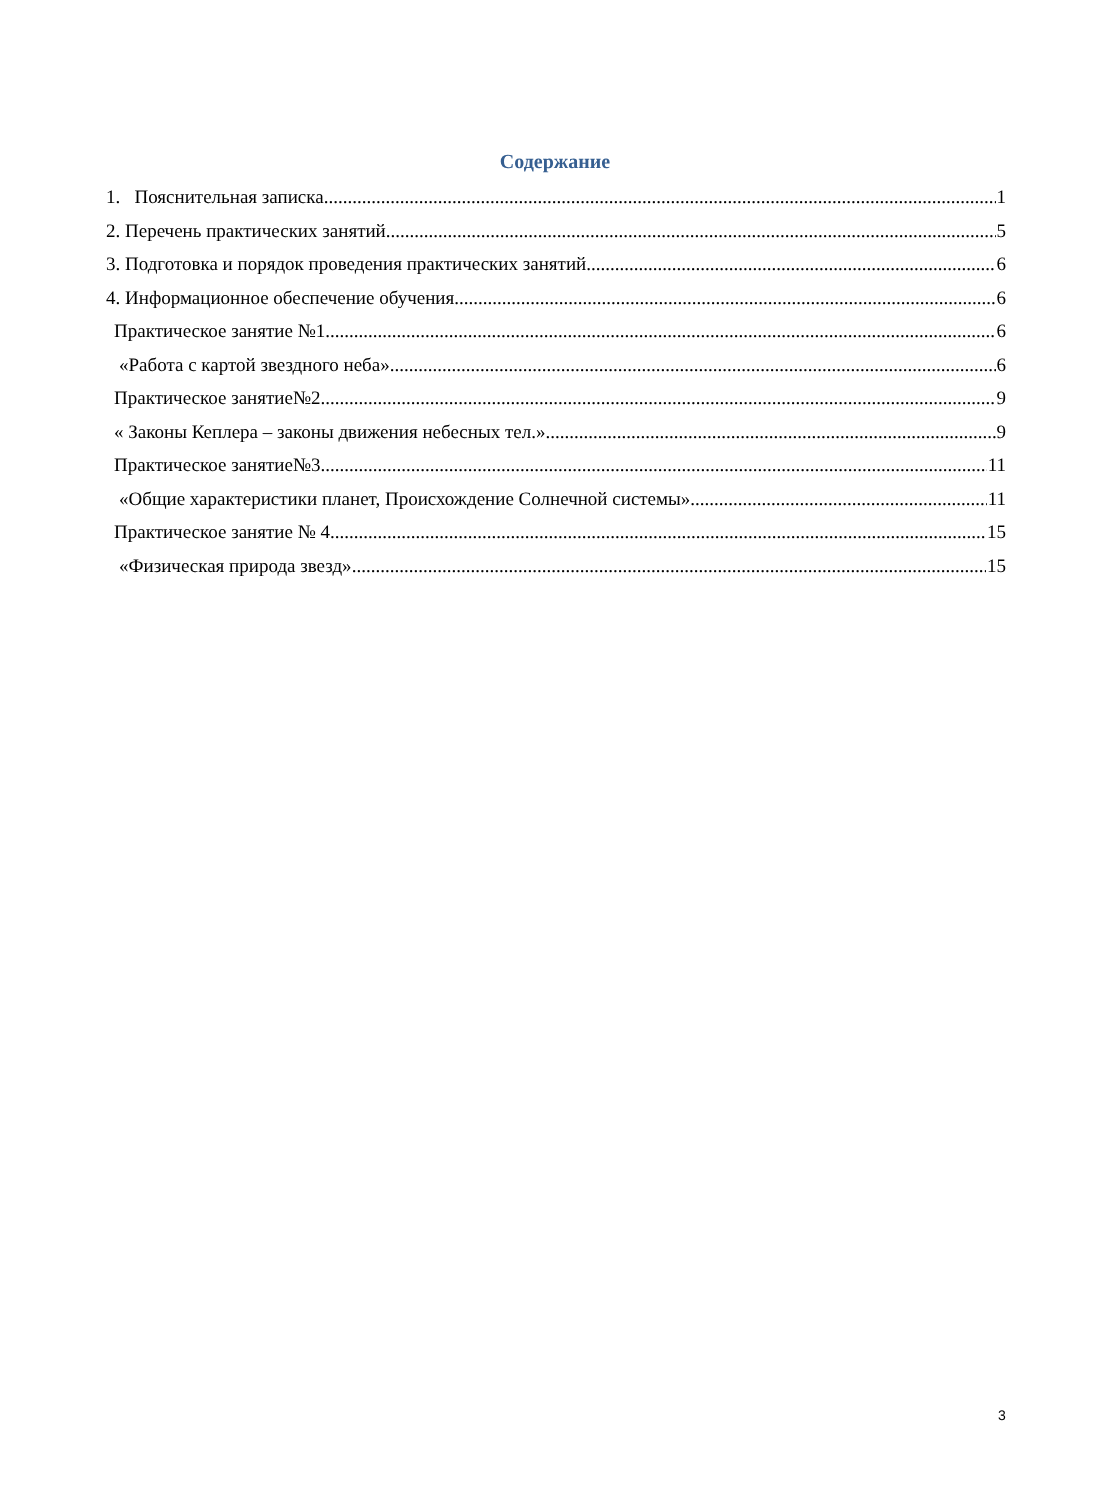Содержание
1. Пояснительная записка 1
2. Перечень практических занятий 5
3. Подготовка и порядок проведения практических занятий 6
4. Информационное обеспечение обучения 6
Практическое занятие №1 6
«Работа с картой звездного неба» 6
Практическое занятие№2 9
« Законы Кеплера – законы движения небесных тел.» 9
Практическое занятие№3 11
«Общие характеристики планет, Происхождение Солнечной системы» 11
Практическое занятие № 4 15
«Физическая природа звезд» 15
3